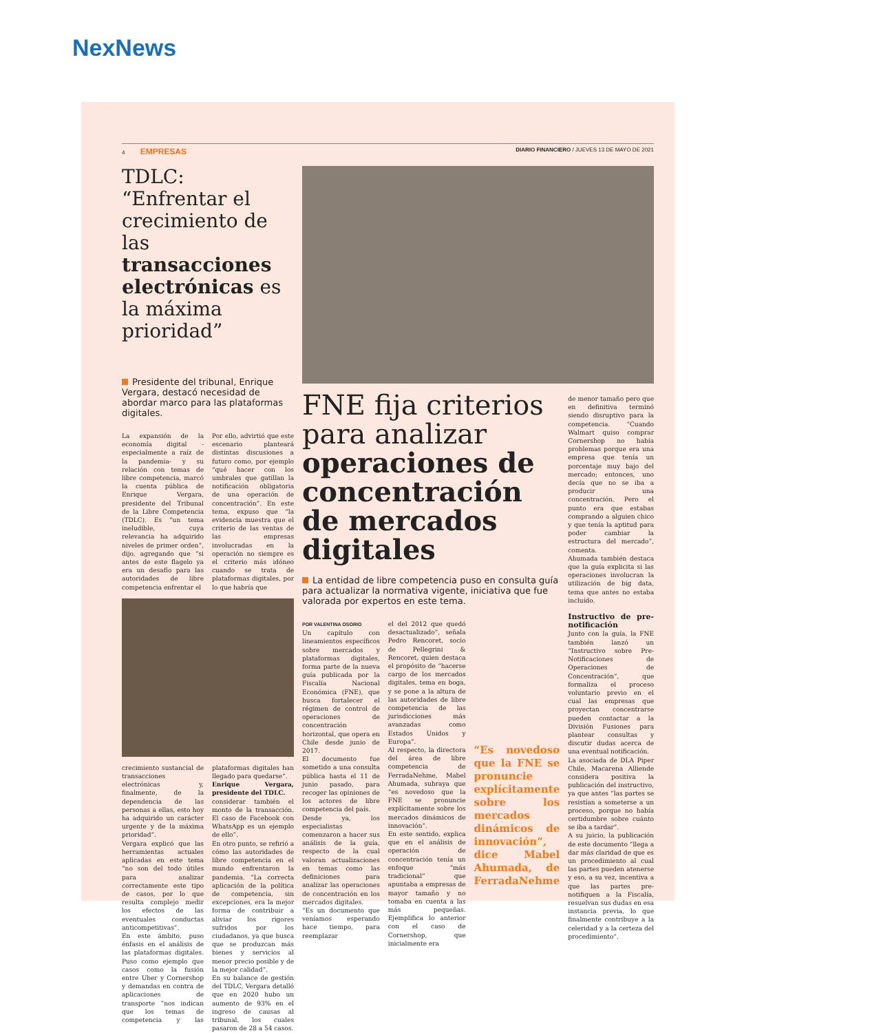NexNews
4 EMPRESAS DIARIO FINANCIERO / JUEVES 13 DE MAYO DE 2021
TDLC: “Enfrentar el crecimiento de las transacciones electrónicas es la máxima prioridad”
Presidente del tribunal, Enrique Vergara, destacó necesidad de abordar marco para las plataformas digitales.
La expansión de la economía digital -especialmente a raíz de la pandemia- y su relación con temas de libre competencia, marcó la cuenta pública de Enrique Vergara, presidente del Tribunal de la Libre Competencia (TDLC). Es “un tema ineludible, cuya relevancia ha adquirido niveles de primer orden”, dijo, agregando que “si antes de este flagelo ya era un desafío para las autoridades de libre competencia enfrentar el
Por ello, advirtió que este escenario planteará distintas discusiones a futuro como, por ejemplo “qué hacer con los umbrales que gatillan la notificación obligatoria de una operación de concentración”. En este tema, expuso que “la evidencia muestra que el criterio de las ventas de las empresas involucradas en la operación no siempre es el criterio más idóneo cuando se trata de plataformas digitales, por lo que habría que
crecimiento sustancial de transacciones electrónicas y, finalmente, de la dependencia de las personas a ellas, esto hoy ha adquirido un carácter urgente y de la máxima prioridad”.
Vergara explicó que las herramientas actuales aplicadas en este tema “no son del todo útiles para analizar correctamente este tipo de casos, por lo que resulta complejo medir los efectos de las eventuales conductas anticompetitivas”.
En este ámbito, puso énfasis en el análisis de las plataformas digitales. Puso como ejemplo que casos como la fusión entre Uber y Cornershop y demandas en contra de aplicaciones de transporte “nos indican que los temas de competencia y las plataformas digitales han llegado para quedarse”.
Enrique Vergara, presidente del TDLC.
considerar también el monto de la transacción. El caso de Facebook con WhatsApp es un ejemplo de ello”.
En otro punto, se refirió a cómo las autoridades de libre competencia en el mundo enfrentaron la pandemia. “La correcta aplicación de la política de competencia, sin excepciones, era la mejor forma de contribuir a aliviar los rigores sufridos por los ciudadanos, ya que busca que se produzcan más bienes y servicios al menor precio posible y de la mejor calidad”.
En su balance de gestión del TDLC, Vergara detalló que en 2020 hubo un aumento de 93% en el ingreso de causas al tribunal, los cuales pasaron de 28 a 54 casos.
FNE fija criterios para analizar operaciones de concentración de mercados digitales
La entidad de libre competencia puso en consulta guía para actualizar la normativa vigente, iniciativa que fue valorada por expertos en este tema.
POR VALENTINA OSORIO
Un capítulo con lineamientos específicos sobre mercados y plataformas digitales, forma parte de la nueva guía publicada por la Fiscalía Nacional Económica (FNE), que busca fortalecer el régimen de control de operaciones de concentración horizontal, que opera en Chile desde junio de 2017.
El documento fue sometido a una consulta pública hasta el 11 de junio pasado, para recoger las opiniones de los actores de libre competencia del país.
Desde ya, los especialistas comenzaron a hacer sus análisis de la guía, respecto de la cual valoran actualizaciones en temas como las definiciones para analizar las operaciones de concentración en los mercados digitales.
“Es un documento que veníamos esperando hace tiempo, para reemplazar
el del 2012 que quedó desactualizado”, señala Pedro Rencoret, socio de Pellegrini & Rencoret, quien destaca el propósito de “hacerse cargo de los mercados digitales, tema en boga, y se pone a la altura de las autoridades de libre competencia de las jurisdicciones más avanzadas como Estados Unidos y Europa”.
Al respecto, la directora del área de libre competencia de FerradaNehme, Mabel Ahumada, subraya que “es novedoso que la FNE se pronuncie explícitamente sobre los mercados dinámicos de innovación”.
En este sentido, explica que en el análisis de operación de concentración tenía un enfoque “más tradicional” que apuntaba a empresas de mayor tamaño y no tomaba en cuenta a las más pequeñas. Ejemplifica lo anterior con el caso de Cornershop, que inicialmente era
“Es novedoso que la FNE se pronuncie explícitamente sobre los mercados dinámicos de innovación”, dice Mabel Ahumada, de FerradaNehme
de menor tamaño pero que en definitiva terminó siendo disruptivo para la competencia. “Cuando Walmart quiso comprar Cornershop no había problemas porque era una empresa que tenía un porcentaje muy bajo del mercado; entonces, uno decía que no se iba a producir una concentración. Pero el punto era que estabas comprando a alguien chico y que tenía la aptitud para poder cambiar la estructura del mercado”, comenta.
Ahumada también destaca que la guía explicita si las operaciones involucran la utilización de big data, tema que antes no estaba incluído.
Instructivo de pre-notificación
Junto con la guía, la FNE también lanzó un “Instructivo sobre Pre-Notificaciones de Operaciones de Concentración”, que formaliza el proceso voluntario previo en el cual las empresas que proyectan concentrarse pueden contactar a la División Fusiones para plantear consultas y discutir dudas acerca de una eventual notificación.
La asociada de DLA Piper Chile, Macarena Alliende considera positiva la publicación del instructivo, ya que antes “las partes se resistían a someterse a un proceso, porque no había certidumbre sobre cuánto se iba a tardar”.
A su juicio, la publicación de este documento “llega a dar más claridad de que es un procedimiento al cual las partes pueden atenerse y eso, a su vez, incentiva a que las partes pre-notifiquen a la Fiscalía, resuelvan sus dudas en esa instancia previa, lo que finalmente contribuye a la celeridad y a la certeza del procedimiento”.